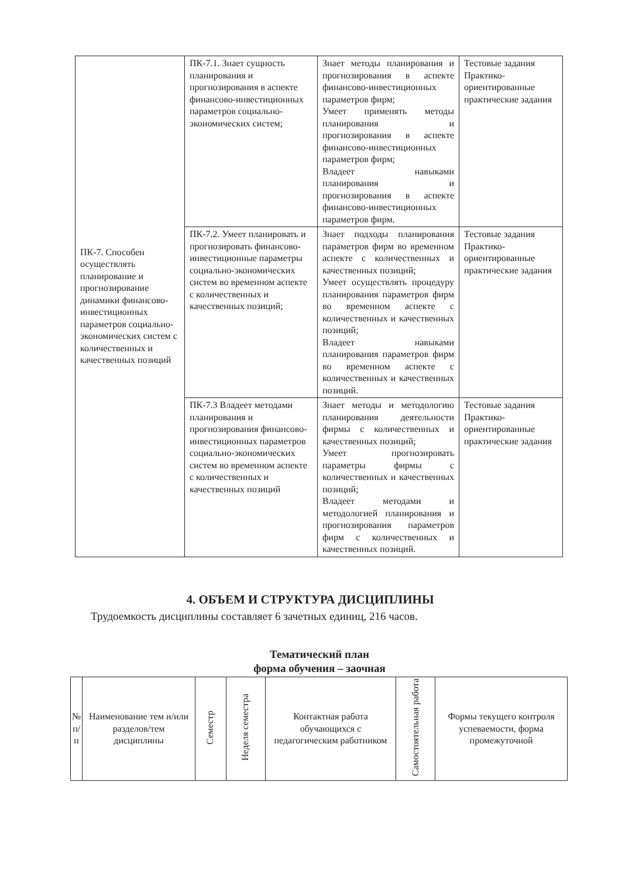| ПК-7. Способен осуществлять планирование и прогнозирование динамики финансово-инвестиционных параметров социально-экономических систем с количественных и качественных позиций | ПК-7.1. Знает сущность планирования и прогнозирования в аспекте финансово-инвестиционных параметров социально-экономических систем; | Знает методы планирования и прогнозирования в аспекте финансово-инвестиционных параметров фирм; Умеет применять методы планирования и прогнозирования в аспекте финансово-инвестиционных параметров фирм; Владеет навыками планирования и прогнозирования в аспекте финансово-инвестиционных параметров фирм. | Тестовые задания Практико-ориентированные практические задания |
| | ПК-7.2. Умеет планировать и прогнозировать финансово-инвестиционные параметры социально-экономических систем во временном аспекте с количественных и качественных позиций; | Знает подходы планирования параметров фирм во временном аспекте с количественных и качественных позиций; Умеет осуществлять процедуру планирования параметров фирм во временном аспекте с количественных и качественных позиций; Владеет навыками планирования параметров фирм во временном аспекте с количественных и качественных позиций. | Тестовые задания Практико-ориентированные практические задания |
| | ПК-7.3 Владеет методами планирования и прогнозирования финансово-инвестиционных параметров социально-экономических систем во временном аспекте с количественных и качественных позиций | Знает методы и методологию планирования деятельности фирмы с количественных и качественных позиций; Умеет прогнозировать параметры фирмы с количественных и качественных позиций; Владеет методами и методологией планирования и прогнозирования параметров фирм с количественных и качественных позиций. | Тестовые задания Практико-ориентированные практические задания |
4. ОБЪЕМ И СТРУКТУРА ДИСЦИПЛИНЫ
Трудоемкость дисциплины составляет 6 зачетных единиц, 216 часов.
Тематический план
форма обучения – заочная
| № п/п | Наименование тем и/или разделов/тем дисциплины | Семестр | Неделя семестра | Контактная работа обучающихся с педагогическим работником | Самостоятельная работа | Формы текущего контроля успеваемости, форма промежуточной |
| --- | --- | --- | --- | --- | --- | --- |